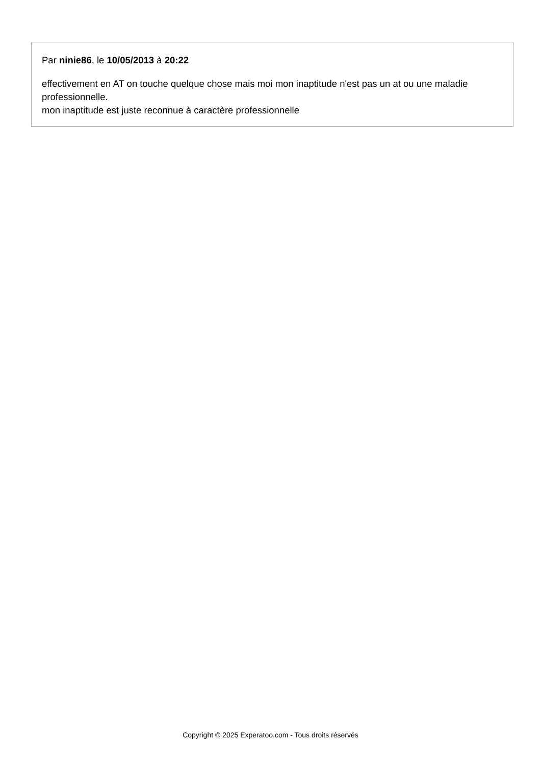Par ninie86, le 10/05/2013 à 20:22
effectivement en AT on touche quelque chose mais moi mon inaptitude n'est pas un at ou une maladie professionnelle.
mon inaptitude est juste reconnue à caractère professionnelle
Copyright © 2025 Experatoo.com - Tous droits réservés